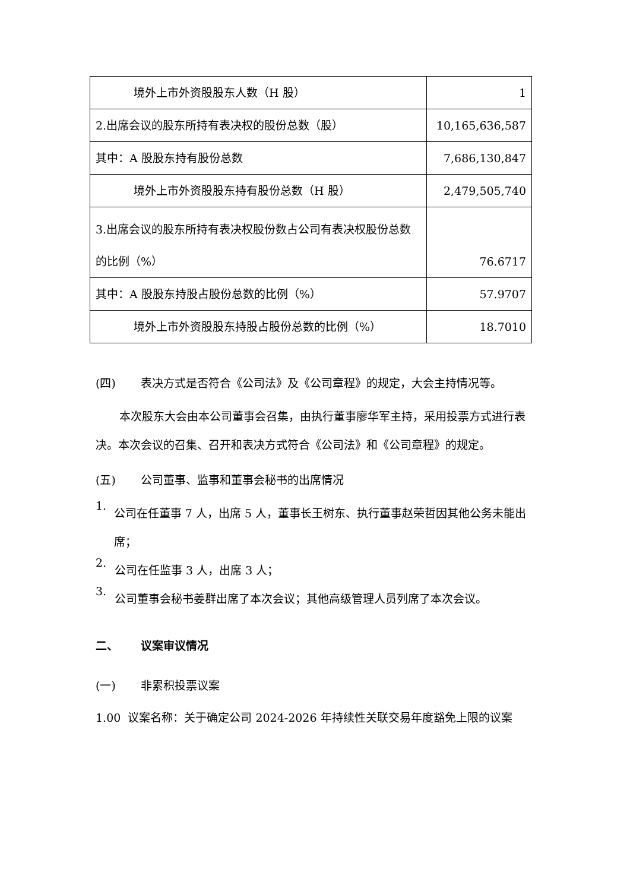| 境外上市外资股股东人数（H 股） | 1 |
| 2.出席会议的股东所持有表决权的股份总数（股） | 10,165,636,587 |
| 其中：A 股股东持有股份总数 | 7,686,130,847 |
| 境外上市外资股股东持有股份总数（H 股） | 2,479,505,740 |
| 3.出席会议的股东所持有表决权股份数占公司有表决权股份总数的比例（%） | 76.6717 |
| 其中：A 股股东持股占股份总数的比例（%） | 57.9707 |
| 境外上市外资股股东持股占股份总数的比例（%） | 18.7010 |
(四) 表决方式是否符合《公司法》及《公司章程》的规定，大会主持情况等。
本次股东大会由本公司董事会召集，由执行董事廖华军主持，采用投票方式进行表决。本次会议的召集、召开和表决方式符合《公司法》和《公司章程》的规定。
(五) 公司董事、监事和董事会秘书的出席情况
1.
公司在任董事 7 人，出席 5 人，董事长王树东、执行董事赵荣哲因其他公务未能出席；
2.
公司在任监事 3 人，出席 3 人；
3.
公司董事会秘书姜群出席了本次会议；其他高级管理人员列席了本次会议。
二、 议案审议情况
(一) 非累积投票议案
1.00 议案名称：关于确定公司 2024-2026 年持续性关联交易年度豁免上限的议案